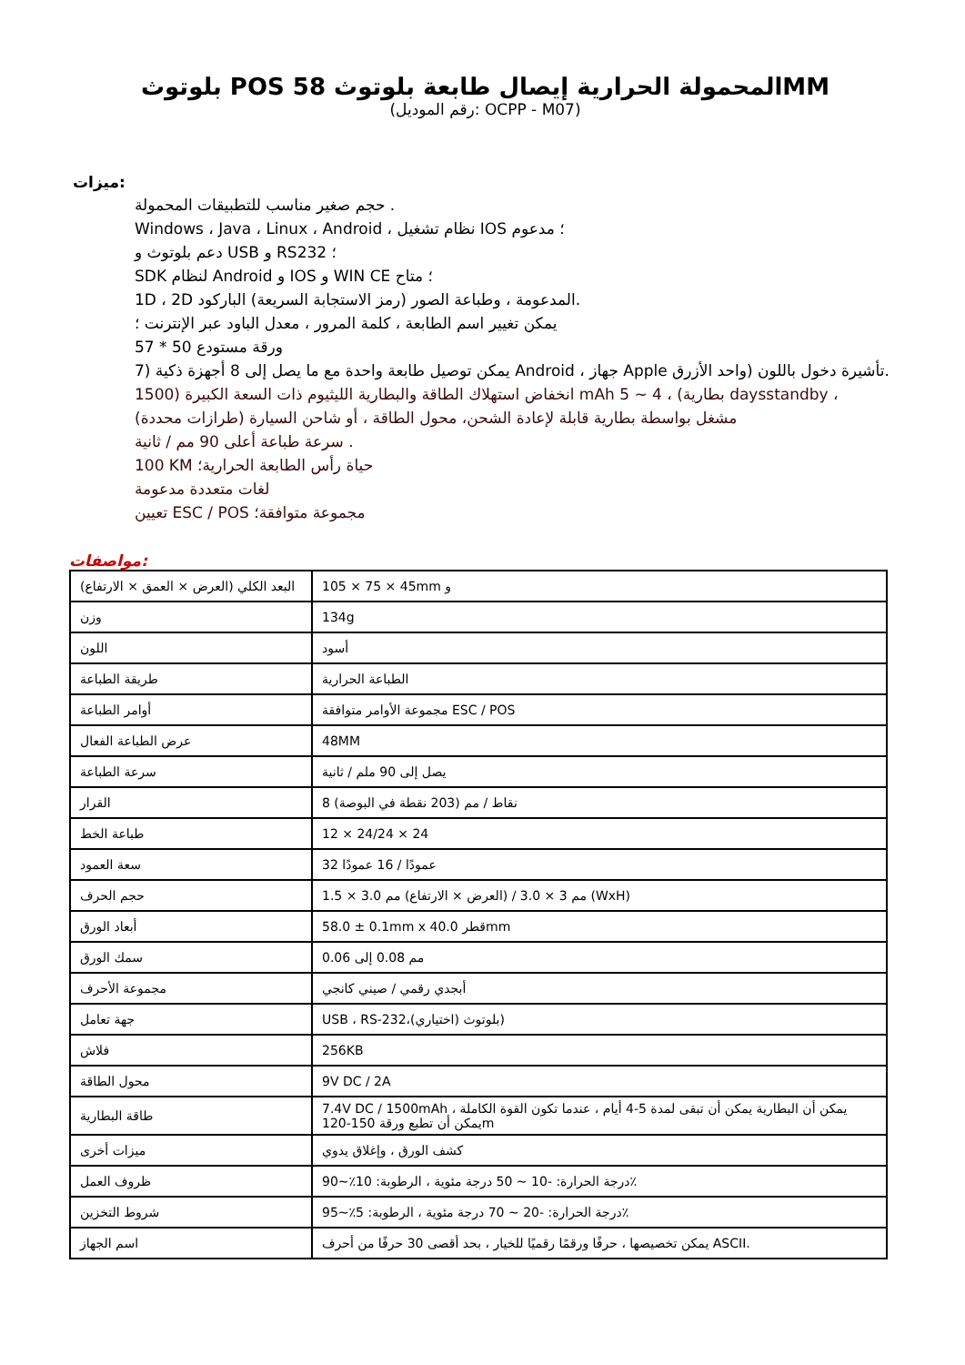بلوتوث POS المحمولة الحرارية إيصال طابعة بلوتوث 58MM
(رقم الموديل: OCPP - M07)
ميزات:
حجم صغير مناسب للتطبيقات المحمولة .
Windows ، Java ، Linux ، Android ، نظام تشغيل IOS ؛ مدعوم
دعم بلوتوث و USB و RS232 ؛
SDK لنظام Android و IOS و WIN CE ؛ متاح
1D ، 2D المدعومة ، وطباعة الصور (رمز الاستجابة السريعة) الباركود.
يمكن تغيير اسم الطابعة ، كلمة المرور ، معدل الباود عبر الإنترنت ؛
57 * 50 ورقة مستودع
7) يمكن توصيل طابعة واحدة مع ما يصل إلى 8 أجهزة ذكية Android ، جهاز Apple تأشيرة دخول باللون (واحد الأزرق.
1500) انخفاض استهلاك الطاقة والبطارية الليثيوم ذات السعة الكبيرة mAh 5 ~ 4 ، (بطارية daysstandby ،
مشغل بواسطة بطارية قابلة لإعادة الشحن، محول الطاقة ، أو شاحن السيارة (طرازات محددة)
سرعة طباعة أعلى 90 مم / ثانية .
100 KM حياة رأس الطابعة الحرارية؛
لغات متعددة مدعومة
تعيين ESC / POS مجموعة متوافقة؛
مواصفات:
| البعد الكلي (العرض × العمق × الارتفاع) | 105 × 75 × 45mm و |
| وزن | 134g |
| اللون | أسود |
| طريقة الطباعة | الطباعة الحرارية |
| أوامر الطباعة | مجموعة الأوامر متوافقة ESC / POS |
| عرض الطباعة الفعال | 48MM |
| سرعة الطباعة | يصل إلى 90 ملم / ثانية |
| القرار | 8 نقاط / مم (203 نقطة في البوصة) |
| طباعة الخط | 12 × 24/24 × 24 |
| سعة العمود | 32 عمودًا / 16 عمودًا |
| حجم الحرف | 1.5 × 3.0 مم 3 × 3.0 / (العرض × الارتفاع) مم (WxH) |
| أبعاد الورق | 58.0 ± 0.1mm x 40.0 قطرmm |
| سمك الورق | 0.06 مم 0.08 إلى |
| مجموعة الأحرف | أبجدي رقمي / صيني كانجي |
| جهة تعامل | USB ، RS-232،(اختياري) بلوتوث) |
| فلاش | 256KB |
| محول الطاقة | 9V DC / 2A |
| طاقة البطارية | 7.4V DC / 1500mAh يمكن أن البطارية يمكن أن تبقى لمدة 5-4 أيام ، عندما تكون القوة الكاملة ، يمكن أن تطبع ورقة 150-120m |
| ميزات أخرى | كشف الورق ، وإغلاق يدوي |
| ظروف العمل | درجة الحرارة: -10 ~ 50 درجة مئوية ، الرطوبة: 10٪~90٪ |
| شروط التخزين | درجة الحرارة: -20 ~ 70 درجة مئوية ، الرطوبة: 5٪~95٪ |
| اسم الجهاز | يمكن تخصيصها ، حرفًا ورقمًا رقميًا للخيار ، بحد أقصى 30 حرفًا من أحرف ASCII. |